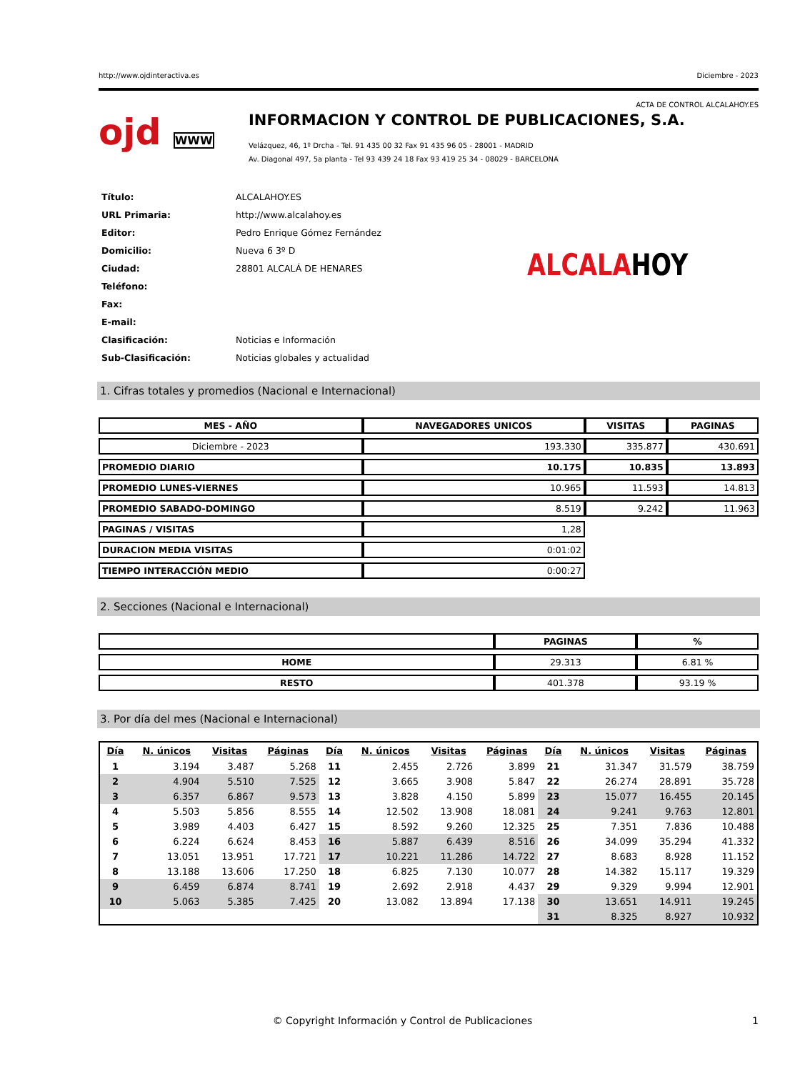http://www.ojdinteractiva.es Diciembre - 2023
ACTA DE CONTROL ALCALAHOY.ES
ojd WWW
INFORMACION Y CONTROL DE PUBLICACIONES, S.A.
Velázquez, 46, 1º Drcha - Tel. 91 435 00 32 Fax 91 435 96 05 - 28001 - MADRID
Av. Diagonal 497, 5a planta - Tel 93 439 24 18 Fax 93 419 25 34 - 08029 - BARCELONA
| Título: | ALCALAHOY.ES |
| URL Primaria: | http://www.alcalahoy.es |
| Editor: | Pedro Enrique Gómez Fernández |
| Domicilio: | Nueva 6 3º D |
| Ciudad: | 28801 ALCALÁ DE HENARES |
| Teléfono: | |
| Fax: | |
| E-mail: | |
| Clasificación: | Noticias e Información |
| Sub-Clasificación: | Noticias globales y actualidad |
ALCALAHOY
1. Cifras totales y promedios (Nacional e Internacional)
| MES - AÑO | NAVEGADORES UNICOS | VISITAS | PAGINAS |
| --- | --- | --- | --- |
| Diciembre - 2023 | 193.330 | 335.877 | 430.691 |
| PROMEDIO DIARIO | 10.175 | 10.835 | 13.893 |
| PROMEDIO LUNES-VIERNES | 10.965 | 11.593 | 14.813 |
| PROMEDIO SABADO-DOMINGO | 8.519 | 9.242 | 11.963 |
| PAGINAS / VISITAS | 1,28 | | |
| DURACION MEDIA VISITAS | 0:01:02 | | |
| TIEMPO INTERACCIÓN MEDIO | 0:00:27 | | |
2. Secciones (Nacional e Internacional)
| | PAGINAS | % |
| --- | --- | --- |
| HOME | 29.313 | 6.81 % |
| RESTO | 401.378 | 93.19 % |
3. Por día del mes (Nacional e Internacional)
| Día | N. únicos | Visitas | Páginas | Día | N. únicos | Visitas | Páginas | Día | N. únicos | Visitas | Páginas |
| --- | --- | --- | --- | --- | --- | --- | --- | --- | --- | --- | --- |
| 1 | 3.194 | 3.487 | 5.268 | 11 | 2.455 | 2.726 | 3.899 | 21 | 31.347 | 31.579 | 38.759 |
| 2 | 4.904 | 5.510 | 7.525 | 12 | 3.665 | 3.908 | 5.847 | 22 | 26.274 | 28.891 | 35.728 |
| 3 | 6.357 | 6.867 | 9.573 | 13 | 3.828 | 4.150 | 5.899 | 23 | 15.077 | 16.455 | 20.145 |
| 4 | 5.503 | 5.856 | 8.555 | 14 | 12.502 | 13.908 | 18.081 | 24 | 9.241 | 9.763 | 12.801 |
| 5 | 3.989 | 4.403 | 6.427 | 15 | 8.592 | 9.260 | 12.325 | 25 | 7.351 | 7.836 | 10.488 |
| 6 | 6.224 | 6.624 | 8.453 | 16 | 5.887 | 6.439 | 8.516 | 26 | 34.099 | 35.294 | 41.332 |
| 7 | 13.051 | 13.951 | 17.721 | 17 | 10.221 | 11.286 | 14.722 | 27 | 8.683 | 8.928 | 11.152 |
| 8 | 13.188 | 13.606 | 17.250 | 18 | 6.825 | 7.130 | 10.077 | 28 | 14.382 | 15.117 | 19.329 |
| 9 | 6.459 | 6.874 | 8.741 | 19 | 2.692 | 2.918 | 4.437 | 29 | 9.329 | 9.994 | 12.901 |
| 10 | 5.063 | 5.385 | 7.425 | 20 | 13.082 | 13.894 | 17.138 | 30 | 13.651 | 14.911 | 19.245 |
| | | | | | | | | 31 | 8.325 | 8.927 | 10.932 |
© Copyright Información y Control de Publicaciones 1